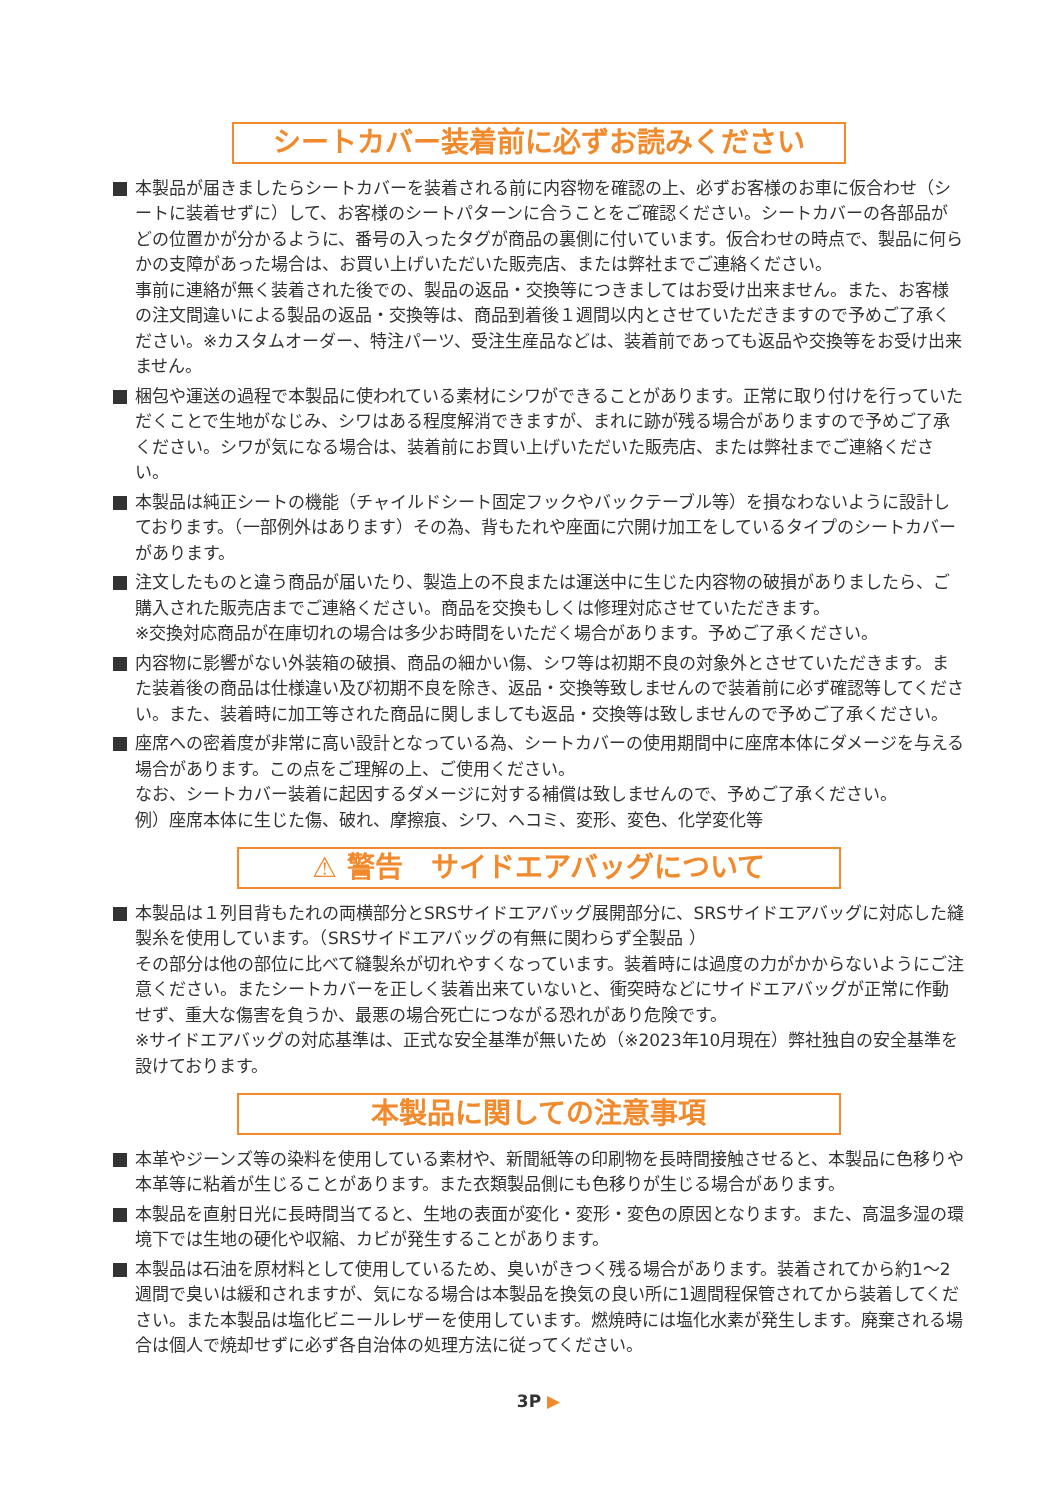シートカバー装着前に必ずお読みください
本製品が届きましたらシートカバーを装着される前に内容物を確認の上、必ずお客様のお車に仮合わせ（シートに装着せずに）して、お客様のシートパターンに合うことをご確認ください。シートカバーの各部品がどの位置かが分かるように、番号の入ったタグが商品の裏側に付いています。仮合わせの時点で、製品に何らかの支障があった場合は、お買い上げいただいた販売店、または弊社までご連絡ください。
事前に連絡が無く装着された後での、製品の返品・交換等につきましてはお受け出来ません。また、お客様の注文間違いによる製品の返品・交換等は、商品到着後１週間以内とさせていただきますので予めご了承ください。※カスタムオーダー、特注パーツ、受注生産品などは、装着前であっても返品や交換等をお受け出来ません。
梱包や運送の過程で本製品に使われている素材にシワができることがあります。正常に取り付けを行っていただくことで生地がなじみ、シワはある程度解消できますが、まれに跡が残る場合がありますので予めご了承ください。シワが気になる場合は、装着前にお買い上げいただいた販売店、または弊社までご連絡ください。
本製品は純正シートの機能（チャイルドシート固定フックやバックテーブル等）を損なわないように設計しております。（一部例外はあります）その為、背もたれや座面に穴開け加工をしているタイプのシートカバーがあります。
注文したものと違う商品が届いたり、製造上の不良または運送中に生じた内容物の破損がありましたら、ご購入された販売店までご連絡ください。商品を交換もしくは修理対応させていただきます。
※交換対応商品が在庫切れの場合は多少お時間をいただく場合があります。予めご了承ください。
内容物に影響がない外装箱の破損、商品の細かい傷、シワ等は初期不良の対象外とさせていただきます。また装着後の商品は仕様違い及び初期不良を除き、返品・交換等致しませんので装着前に必ず確認等してください。また、装着時に加工等された商品に関しましても返品・交換等は致しませんので予めご了承ください。
座席への密着度が非常に高い設計となっている為、シートカバーの使用期間中に座席本体にダメージを与える場合があります。この点をご理解の上、ご使用ください。
なお、シートカバー装着に起因するダメージに対する補償は致しませんので、予めご了承ください。
例）座席本体に生じた傷、破れ、摩擦痕、シワ、ヘコミ、変形、変色、化学変化等
⚠ 警告　サイドエアバッグについて
本製品は１列目背もたれの両横部分とSRSサイドエアバッグ展開部分に、SRSサイドエアバッグに対応した縫製糸を使用しています。（SRSサイドエアバッグの有無に関わらず全製品 ）
その部分は他の部位に比べて縫製糸が切れやすくなっています。装着時には過度の力がかからないようにご注意ください。またシートカバーを正しく装着出来ていないと、衝突時などにサイドエアバッグが正常に作動せず、重大な傷害を負うか、最悪の場合死亡につながる恐れがあり危険です。
※サイドエアバッグの対応基準は、正式な安全基準が無いため（※2023年10月現在）弊社独自の安全基準を設けております。
本製品に関しての注意事項
本革やジーンズ等の染料を使用している素材や、新聞紙等の印刷物を長時間接触させると、本製品に色移りや本革等に粘着が生じることがあります。また衣類製品側にも色移りが生じる場合があります。
本製品を直射日光に長時間当てると、生地の表面が変化・変形・変色の原因となります。また、高温多湿の環境下では生地の硬化や収縮、カビが発生することがあります。
本製品は石油を原材料として使用しているため、臭いがきつく残る場合があります。装着されてから約1〜2週間で臭いは緩和されますが、気になる場合は本製品を換気の良い所に1週間程保管されてから装着してください。また本製品は塩化ビニールレザーを使用しています。燃焼時には塩化水素が発生します。廃棄される場合は個人で焼却せずに必ず各自治体の処理方法に従ってください。
3P ▶